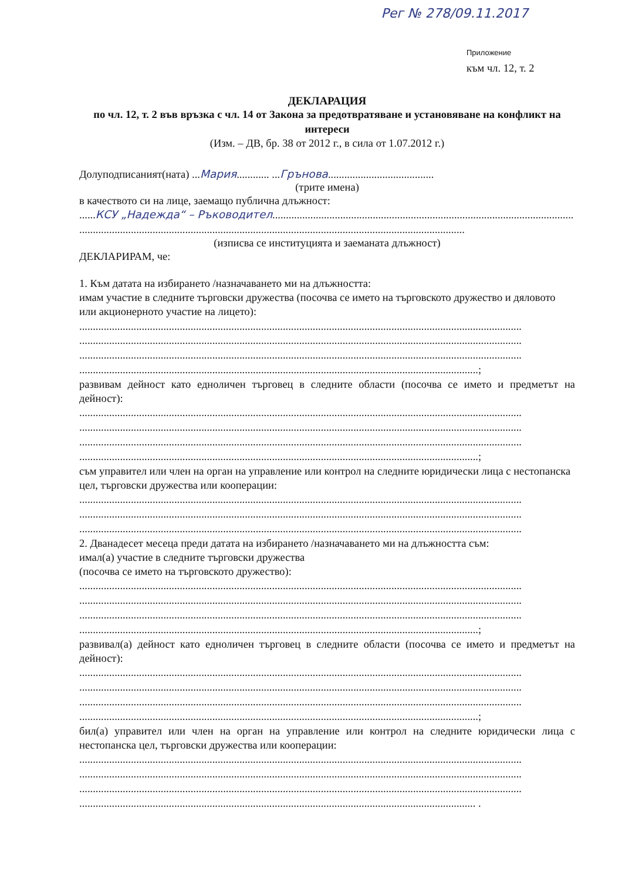Рег № 278/09.11.2017
Приложение
към чл. 12, т. 2
ДЕКЛАРАЦИЯ
по чл. 12, т. 2 във връзка с чл. 14 от Закона за предотвратяване и установяване на конфликт на интереси
(Изм. – ДВ, бр. 38 от 2012 г., в сила от 1.07.2012 г.)
Долуподписаният(ната) ...Мария............ ...Грънова.......................................
(трите имена)
в качеството си на лице, заемащо публична длъжност:
......КСУ „Надежда“ – Ръководител...............................................................................................................
..............................................................................................................................................
(изписва се институцията и заеманата длъжност)
ДЕКЛАРИРАМ, че:
1. Към датата на избирането /назначаването ми на длъжността:
имам участие в следните търговски дружества (посочва се името на търговското дружество и дяловото или акционерното участие на лицето):
...................................................................................................................................................................
...................................................................................................................................................................
...................................................................................................................................................................
...................................................................................................................................................;
развивам дейност като едноличен търговец в следните области (посочва се името и предметът на дейност):
...................................................................................................................................................................
...................................................................................................................................................................
...................................................................................................................................................................
...................................................................................................................................................;
съм управител или член на орган на управление или контрол на следните юридически лица с нестопанска цел, търговски дружества или кооперации:
...................................................................................................................................................................
...................................................................................................................................................................
...................................................................................................................................................................
2. Дванадесет месеца преди датата на избирането /назначаването ми на длъжността съм:
имал(а) участие в следните търговски дружества
(посочва се името на търговското дружество):
...................................................................................................................................................................
...................................................................................................................................................................
...................................................................................................................................................................
...................................................................................................................................................;
развивал(а) дейност като едноличен търговец в следните области (посочва се името и предметът на дейност):
...................................................................................................................................................................
...................................................................................................................................................................
...................................................................................................................................................................
...................................................................................................................................................;
бил(а) управител или член на орган на управление или контрол на следните юридически лица с нестопанска цел, търговски дружества или кооперации:
...................................................................................................................................................................
...................................................................................................................................................................
...................................................................................................................................................................
.................................................................................................................................................. .